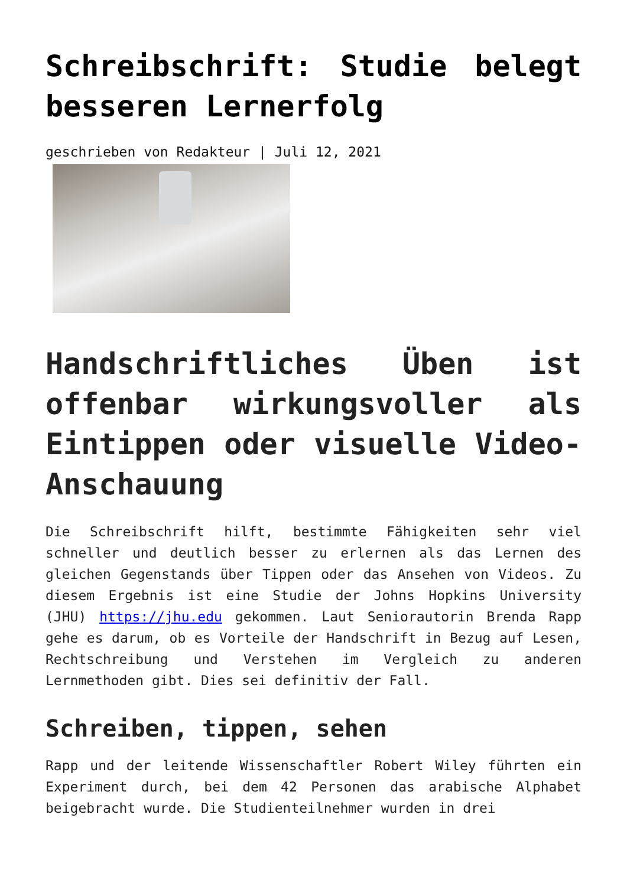Schreibschrift: Studie belegt besseren Lernerfolg
geschrieben von Redakteur | Juli 12, 2021
Handschriftliches Üben ist offenbar wirkungsvoller als Eintippen oder visuelle Video-Anschauung
Die Schreibschrift hilft, bestimmte Fähigkeiten sehr viel schneller und deutlich besser zu erlernen als das Lernen des gleichen Gegenstands über Tippen oder das Ansehen von Videos. Zu diesem Ergebnis ist eine Studie der Johns Hopkins University (JHU) https://jhu.edu gekommen. Laut Seniorautorin Brenda Rapp gehe es darum, ob es Vorteile der Handschrift in Bezug auf Lesen, Rechtschreibung und Verstehen im Vergleich zu anderen Lernmethoden gibt. Dies sei definitiv der Fall.
Schreiben, tippen, sehen
Rapp und der leitende Wissenschaftler Robert Wiley führten ein Experiment durch, bei dem 42 Personen das arabische Alphabet beigebracht wurde. Die Studienteilnehmer wurden in drei